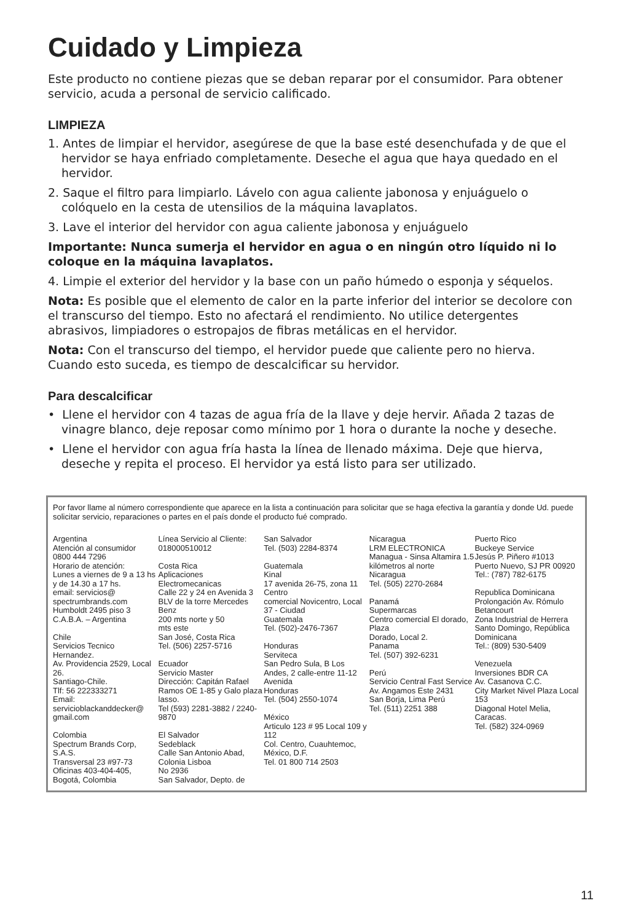Cuidado y Limpieza
Este producto no contiene piezas que se deban reparar por el consumidor. Para obtener servicio, acuda a personal de servicio calificado.
LIMPIEZA
1. Antes de limpiar el hervidor, asegúrese de que la base esté desenchufada y de que el hervidor se haya enfriado completamente. Deseche el agua que haya quedado en el hervidor.
2. Saque el filtro para limpiarlo. Lávelo con agua caliente jabonosa y enjuáguelo o colóquelo en la cesta de utensilios de la máquina lavaplatos.
3. Lave el interior del hervidor con agua caliente jabonosa y enjuáguelo
Importante: Nunca sumerja el hervidor en agua o en ningún otro líquido ni lo coloque en la máquina lavaplatos.
4. Limpie el exterior del hervidor y la base con un paño húmedo o esponja y séquelos.
Nota: Es posible que el elemento de calor en la parte inferior del interior se decolore con el transcurso del tiempo. Esto no afectará el rendimiento. No utilice detergentes abrasivos, limpiadores o estropajos de fibras metálicas en el hervidor.
Nota: Con el transcurso del tiempo, el hervidor puede que caliente pero no hierva. Cuando esto suceda, es tiempo de descalcificar su hervidor.
Para descalcificar
• Llene el hervidor con 4 tazas de agua fría de la llave y deje hervir. Añada 2 tazas de vinagre blanco, deje reposar como mínimo por 1 hora o durante la noche y deseche.
• Llene el hervidor con agua fría hasta la línea de llenado máxima. Deje que hierva, deseche y repita el proceso. El hervidor ya está listo para ser utilizado.
Por favor llame al número correspondiente que aparece en la lista a continuación para solicitar que se haga efectiva la garantía y donde Ud. puede solicitar servicio, reparaciones o partes en el país donde el producto fué comprado.
Argentina
Atención al consumidor
0800 444 7296
Horario de atención:
Lunes a viernes de 9 a 13 hs y de 14.30 a 17 hs.
email: servicios@
spectrumbrands.com
Humboldt 2495 piso 3
C.A.B.A. – Argentina
Chile
Servicios Tecnico
Hernandez.
Av. Providencia 2529, Local 26.
Santiago-Chile.
Tlf: 56 222333271
Email:
servicioblackanddecker@
gmail.com
Colombia
Spectrum Brands Corp, S.A.S.
Transversal 23 #97-73
Oficinas 403-404-405, Bogotá, Colombia
Línea Servicio al Cliente:
018000510012
Costa Rica
Aplicaciones
Electromecanicas
Calle 22 y 24 en Avenida 3
BLV de la torre Mercedes Benz
200 mts norte y 50
mts este
San José, Costa Rica
Tel. (506) 2257-5716
Ecuador
Servicio Master
Dirección: Capitán Rafael Ramos OE 1-85 y Galo plaza lasso.
Tel (593) 2281-3882 / 2240-9870
El Salvador
Sedeblack
Calle San Antonio Abad, Colonia Lisboa
No 2936
San Salvador, Depto. de
San Salvador
Tel. (503) 2284-8374
Guatemala
Kinal
17 avenida 26-75, zona 11 Centro
comercial Novicentro, Local 37 - Ciudad
Guatemala
Tel. (502)-2476-7367
Honduras
Serviteca
San Pedro Sula, B Los Andes, 2 calle-entre 11-12 Avenida
Honduras
Tel. (504) 2550-1074
México
Articulo 123 # 95 Local 109 y 112
Col. Centro, Cuauhtemoc, México, D.F.
Tel. 01 800 714 2503
Nicaragua
LRM ELECTRONICA
Managua - Sinsa Altamira 1.5
kilómetros al norte
Nicaragua
Tel. (505) 2270-2684
Panamá
Supermarcas
Centro comercial El dorado, Plaza
Dorado, Local 2.
Panama
Tel. (507) 392-6231
Perú
Servicio Central Fast Service
Av. Angamos Este 2431
San Borja, Lima Perú
Tel. (511) 2251 388
Puerto Rico
Buckeye Service
Jesús P. Piñero #1013
Puerto Nuevo, SJ PR 00920
Tel.: (787) 782-6175
Republica Dominicana
Prolongación Av. Rómulo Betancourt
Zona Industrial de Herrera
Santo Domingo, República Dominicana
Tel.: (809) 530-5409
Venezuela
Inversiones BDR CA
Av. Casanova C.C.
City Market Nivel Plaza Local 153
Diagonal Hotel Melia, Caracas.
Tel. (582) 324-0969
11